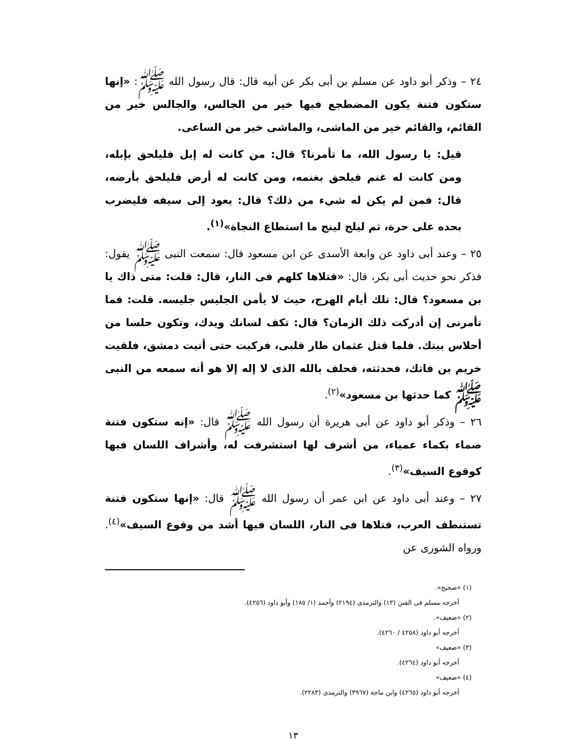٢٤ – وذكر أبو داود عن مسلم بن أبى بكر عن أبيه قال: قال رسول الله ﷺ: «إنها ستكون فتنة يكون المضطجع فيها خير من الجالس، والجالس خير من القائم، والقائم خير من الماشى، والماشى خير من الساعى.
قيل: يا رسول الله، ما تأمرنا؟ قال: من كانت له إبل فليلحق بإبله، ومن كانت له غنم فيلحق بغنمه، ومن كانت له أرض فليلحق بأرضه، قال: فمن لم يكن له شيء من ذلك؟ قال: يعود إلى سيفه فليضرب بحده على حرة، ثم ليلج لينج ما استطاع النجاة»<sup>(١)</sup>.
٢٥ – وعند أبى داود عن وابعة الأسدى عن ابن مسعود قال: سمعت النبى ﷺ يقول: فذكر نحو حديث أبى بكر، قال: «قتلاها كلهم فى النار، قال: قلت: متى ذاك يا بن مسعود؟ قال: تلك أيام الهرج، حيث لا يأمن الجليس جليسه. قلت: فما تأمرنى إن أدركت ذلك الزمان؟ قال: تكف لسانك ويدك، وتكون حلسا من أحلاس بيتك. فلما قتل عثمان طار قلبى، فركبت حتى أتيت دمشق، فلقيت خريم بن فاتك، فحدثته، فحلف بالله الذى لا إله إلا هو أنه سمعه من النبى ﷺ كما حدثها بن مسعود»<sup>(٢)</sup>.
٢٦ – وذكر أبو داود عن أبى هريرة أن رسول الله ﷺ قال: «إنه ستكون فتنة صماء بكماء عمياء، من أشرف لها استشرفت له، وأشراف اللسان فيها كوقوع السيف»<sup>(٣)</sup>.
٢٧ – وعند أبى داود عن ابن عمر أن رسول الله ﷺ قال: «إنها ستكون فتنة تستنطف العرب، قتلاها فى النار، اللسان فيها أشد من وقوع السيف»<sup>(٤)</sup>. ورواه الشورى عن
(١) «صحيح».
أخرجه مسلم فى الفتن (١٣) والترمذى (٢١٩٤) وأحمد (١/ ١٨٥) وأبو داود (٤٢٥٦).
(٢) «ضعيف».
أخرجه أبو داود (٤٢٥٨ / ٤٢٦٠).
(٣) «ضعيف»
أخرجه أبو داود (٤٢٦٤).
(٤) «ضعيف»
أخرجه أبو داود (٤٢٦٥) وابن ماجة (٣٩٦٧) والترمذى (٢٢٨٣).
١٣